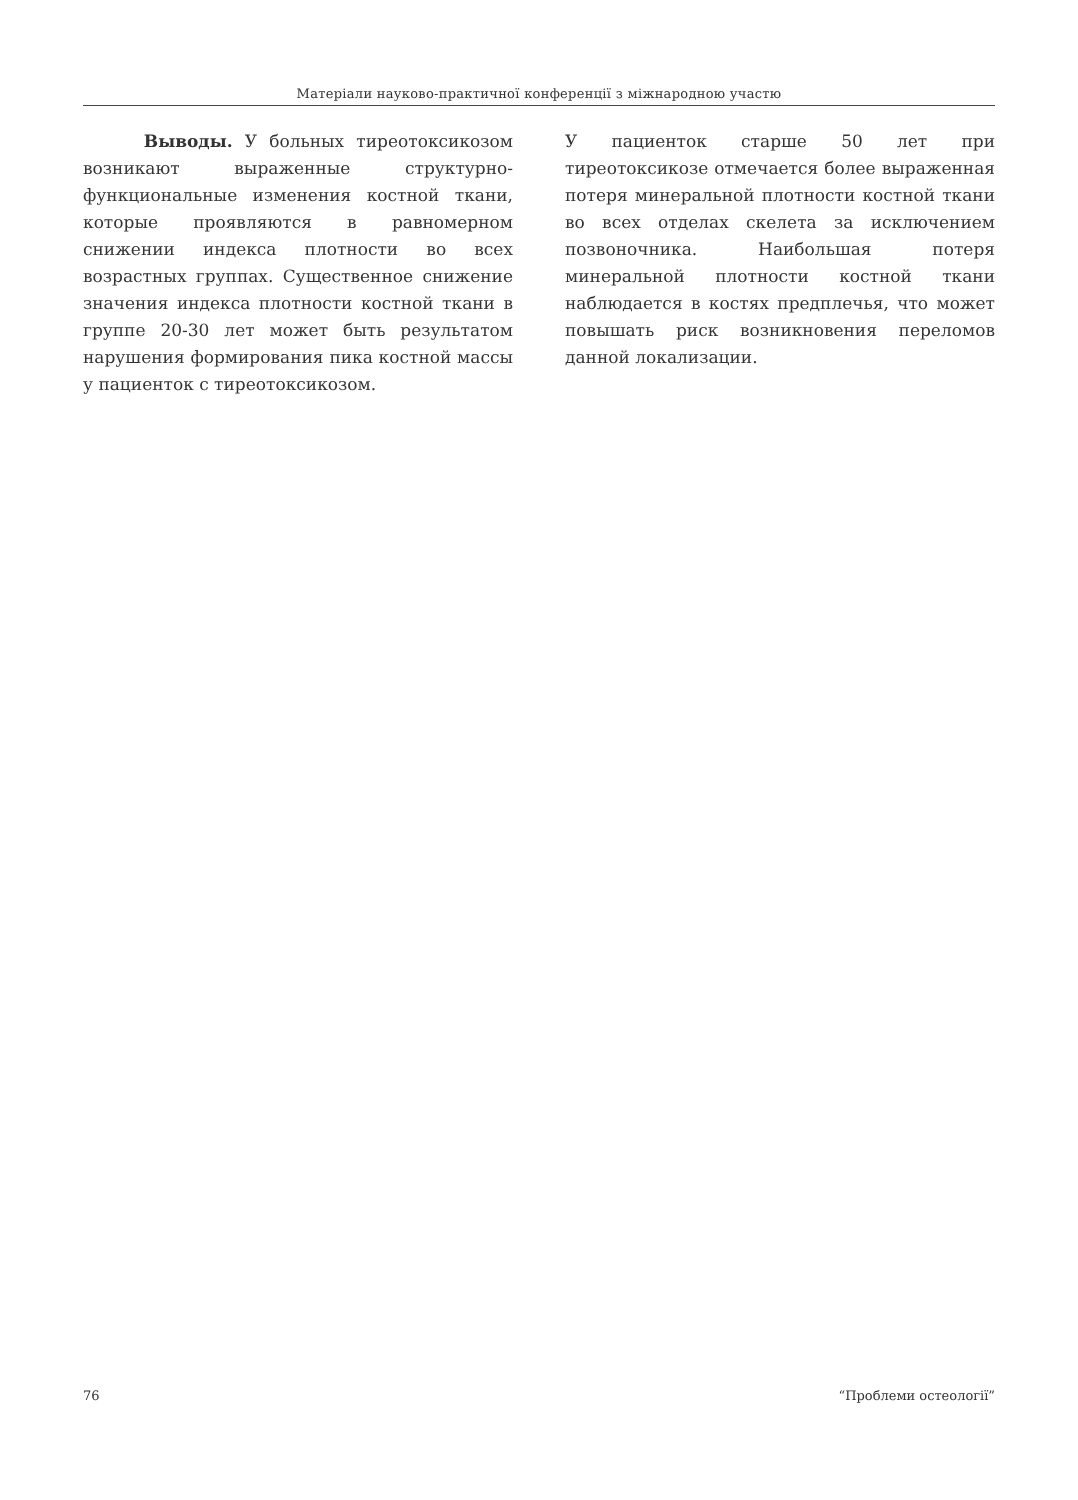Матеріали науково-практичної конференції з міжнародною участю
Выводы. У больных тиреотоксикозом возникают выраженные структурно-функциональные изменения костной ткани, которые проявляются в равномерном снижении индекса плотности во всех возрастных группах. Существенное снижение значения индекса плотности костной ткани в группе 20-30 лет может быть результатом нарушения формирования пика костной массы у пациенток с тиреотоксикозом.
У пациенток старше 50 лет при тиреотоксикозе отмечается более выраженная потеря минеральной плотности костной ткани во всех отделах скелета за исключением позвоночника. Наибольшая потеря минеральной плотности костной ткани наблюдается в костях предплечья, что может повышать риск возникновения переломов данной локализации.
76 “Проблеми остеології”